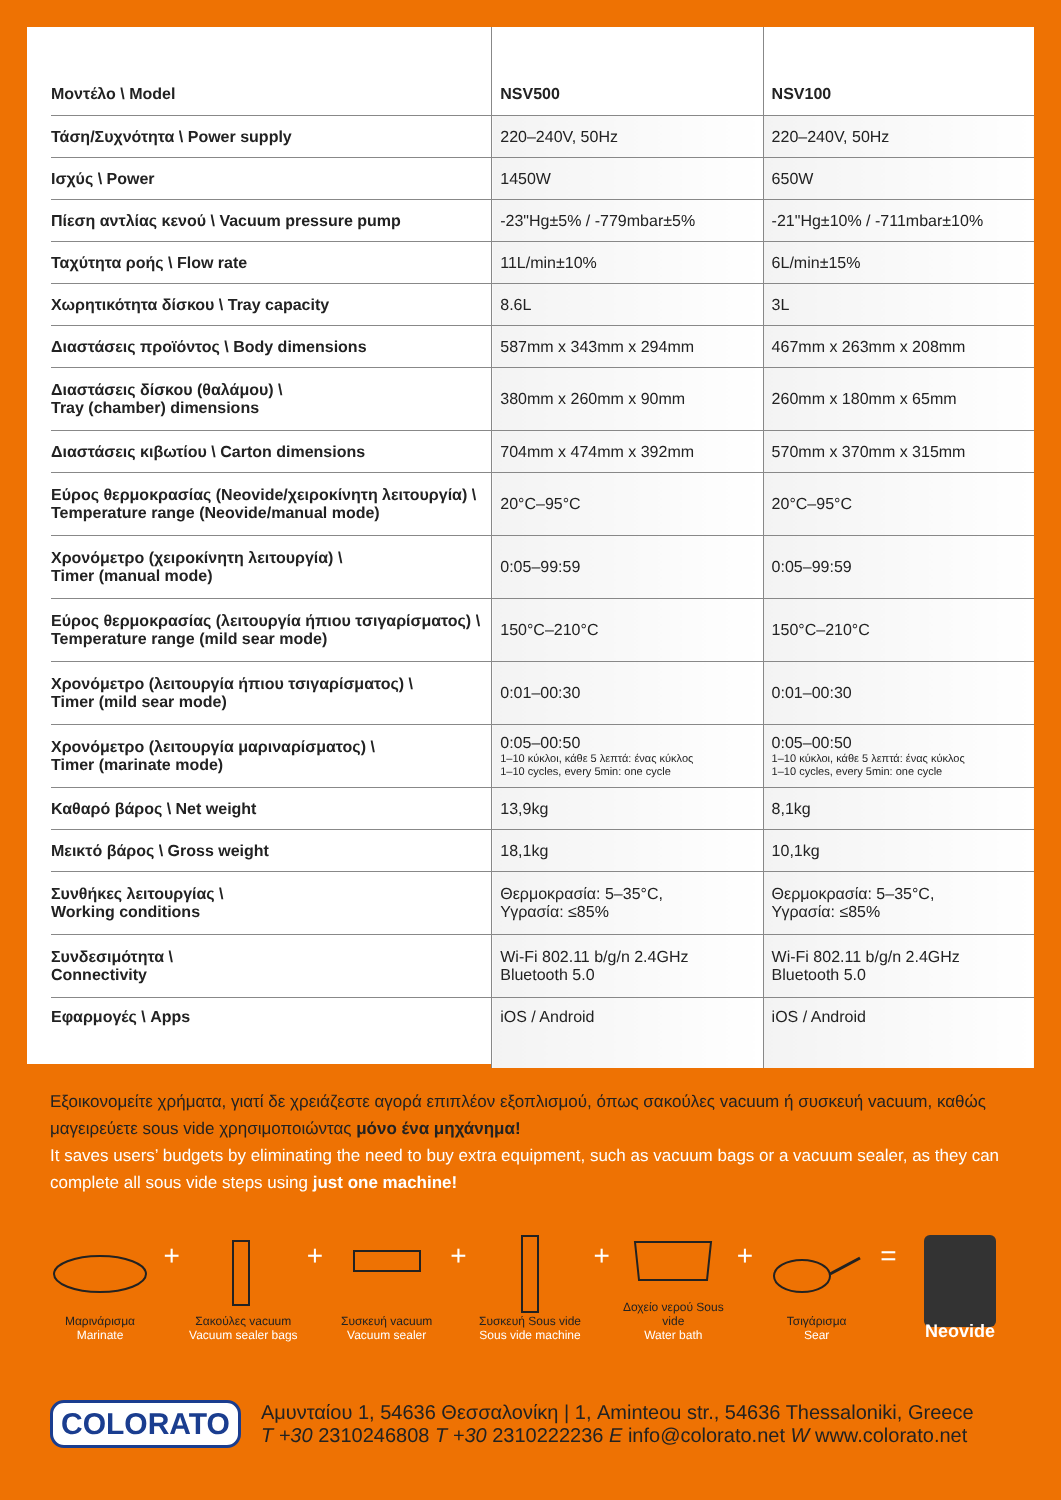| Μοντέλο \ Model | NSV500 | NSV100 |
| --- | --- | --- |
| Τάση/Συχνότητα \ Power supply | 220–240V, 50Hz | 220–240V, 50Hz |
| Ισχύς \ Power | 1450W | 650W |
| Πίεση αντλίας κενού \ Vacuum pressure pump | -23"Hg±5% / -779mbar±5% | -21"Hg±10% / -711mbar±10% |
| Ταχύτητα ροής \ Flow rate | 11L/min±10% | 6L/min±15% |
| Χωρητικότητα δίσκου \ Tray capacity | 8.6L | 3L |
| Διαστάσεις προϊόντος \ Body dimensions | 587mm x 343mm x 294mm | 467mm x 263mm x 208mm |
| Διαστάσεις δίσκου (θαλάμου) \ Tray (chamber) dimensions | 380mm x 260mm x 90mm | 260mm x 180mm x 65mm |
| Διαστάσεις κιβωτίου \ Carton dimensions | 704mm x 474mm x 392mm | 570mm x 370mm x 315mm |
| Εύρος θερμοκρασίας (Neovide/χειροκίνητη λειτουργία) \ Temperature range (Neovide/manual mode) | 20°C–95°C | 20°C–95°C |
| Χρονόμετρο (χειροκίνητη λειτουργία) \ Timer (manual mode) | 0:05–99:59 | 0:05–99:59 |
| Εύρος θερμοκρασίας (λειτουργία ήπιου τσιγαρίσματος) \ Temperature range (mild sear mode) | 150°C–210°C | 150°C–210°C |
| Χρονόμετρο (λειτουργία ήπιου τσιγαρίσματος) \ Timer (mild sear mode) | 0:01–00:30 | 0:01–00:30 |
| Χρονόμετρο (λειτουργία μαριναρίσματος) \ Timer (marinate mode) | 0:05–00:50 1–10 κύκλοι, κάθε 5 λεπτά: ένας κύκλος 1–10 cycles, every 5min: one cycle | 0:05–00:50 1–10 κύκλοι, κάθε 5 λεπτά: ένας κύκλος 1–10 cycles, every 5min: one cycle |
| Καθαρό βάρος \ Net weight | 13,9kg | 8,1kg |
| Μεικτό βάρος \ Gross weight | 18,1kg | 10,1kg |
| Συνθήκες λειτουργίας \ Working conditions | Θερμοκρασία: 5–35°C, Υγρασία: ≤85% | Θερμοκρασία: 5–35°C, Υγρασία: ≤85% |
| Συνδεσιμότητα \ Connectivity | Wi-Fi 802.11 b/g/n 2.4GHz Bluetooth 5.0 | Wi-Fi 802.11 b/g/n 2.4GHz Bluetooth 5.0 |
| Εφαρμογές \ Apps | iOS / Android | iOS / Android |
Εξοικονομείτε χρήματα, γιατί δε χρειάζεστε αγορά επιπλέον εξοπλισμού, όπως σακούλες vacuum ή συσκευή vacuum, καθώς μαγειρεύετε sous vide χρησιμοποιώντας μόνο ένα μηχάνημα!
It saves users’ budgets by eliminating the need to buy extra equipment, such as vacuum bags or a vacuum sealer, as they can complete all sous vide steps using just one machine!
Μαρινάρισμα
Marinate
+
Σακούλες vacuum
Vacuum sealer bags
+
Συσκευή vacuum
Vacuum sealer
+
Συσκευή Sous vide
Sous vide machine
+
Δοχείο νερού Sous vide
Water bath
+
Τσιγάρισμα
Sear
=
Neovide
COLORATO
Αμυνταίου 1, 54636 Θεσσαλονίκη | 1, Aminteou str., 54636 Thessaloniki, Greece
T +30 2310246808 T +30 2310222236 E info@colorato.net W www.colorato.net